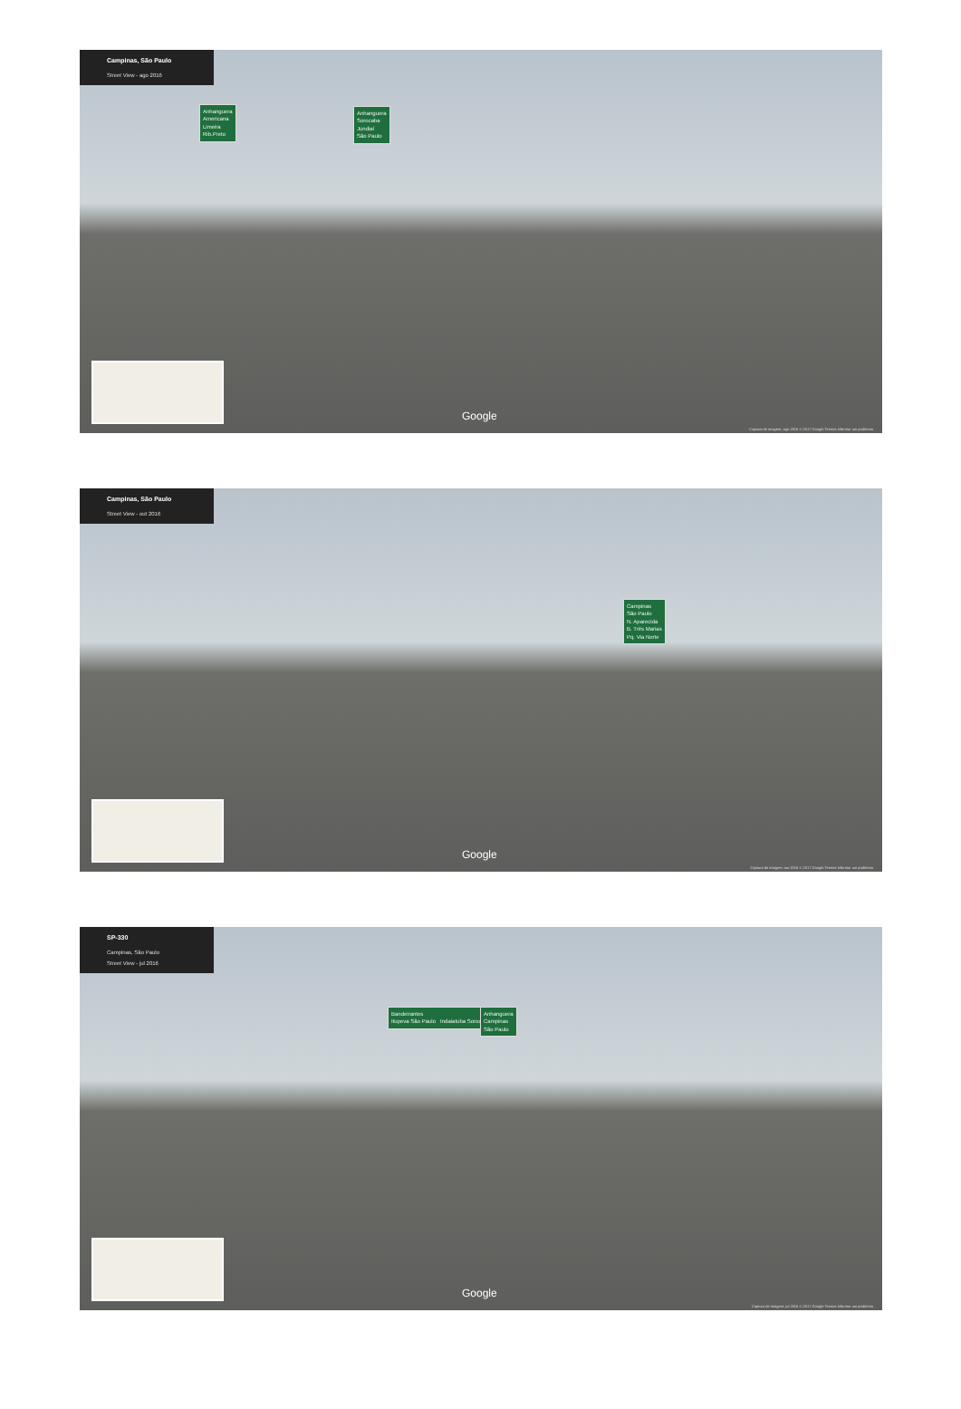Campinas, São Paulo
Street View - ago 2016
Anhanguera
Americana
Limeira
Rib.Preto
Anhanguera
Sorocaba
Jundiaí
São Paulo
Google
Captura de imagem: ago 2016 © 2017 Google Termos Informar um problema
Campinas, São Paulo
Street View - out 2016
Campinas
São Paulo
N. Aparecida
B. Três Marias
Pq. Via Norte
Google
Captura de imagem: out 2016 © 2017 Google Termos Informar um problema
SP-330
Campinas, São Paulo
Street View - jul 2016
Bandeirantes
Itupeva São Paulo Indaiatuba Sorocaba
Anhanguera
Campinas
São Paulo
Google
Captura de imagem: jul 2016 © 2017 Google Termos Informar um problema